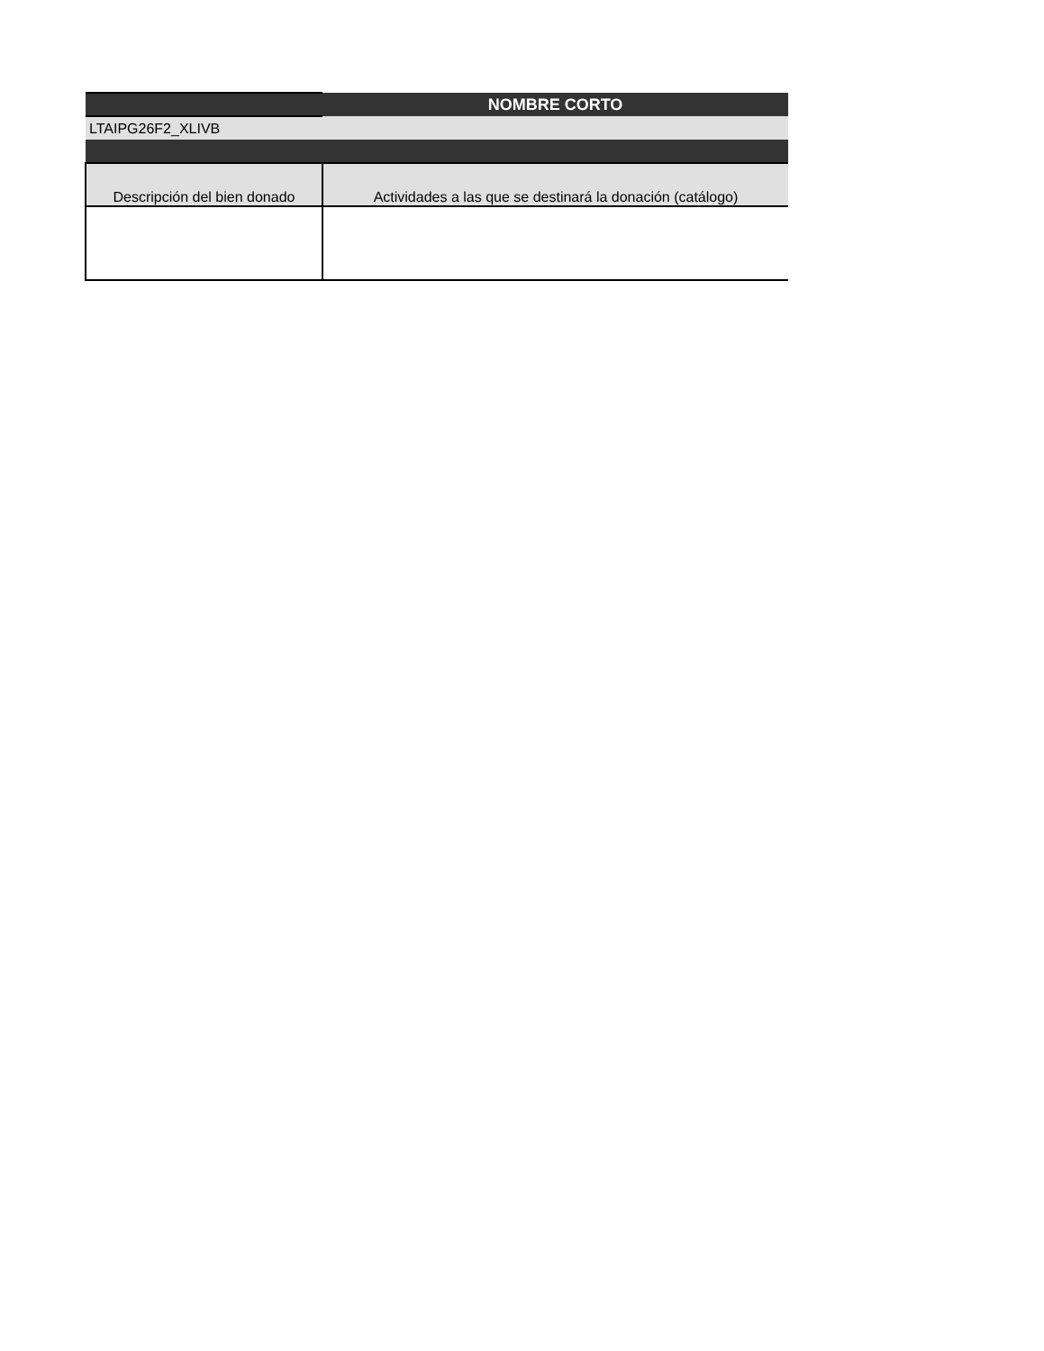| | NOMBRE CORTO |
| LTAIPG26F2_XLIVB | |
| Descripción del bien donado | Actividades a las que se destinará la donación (catálogo) |